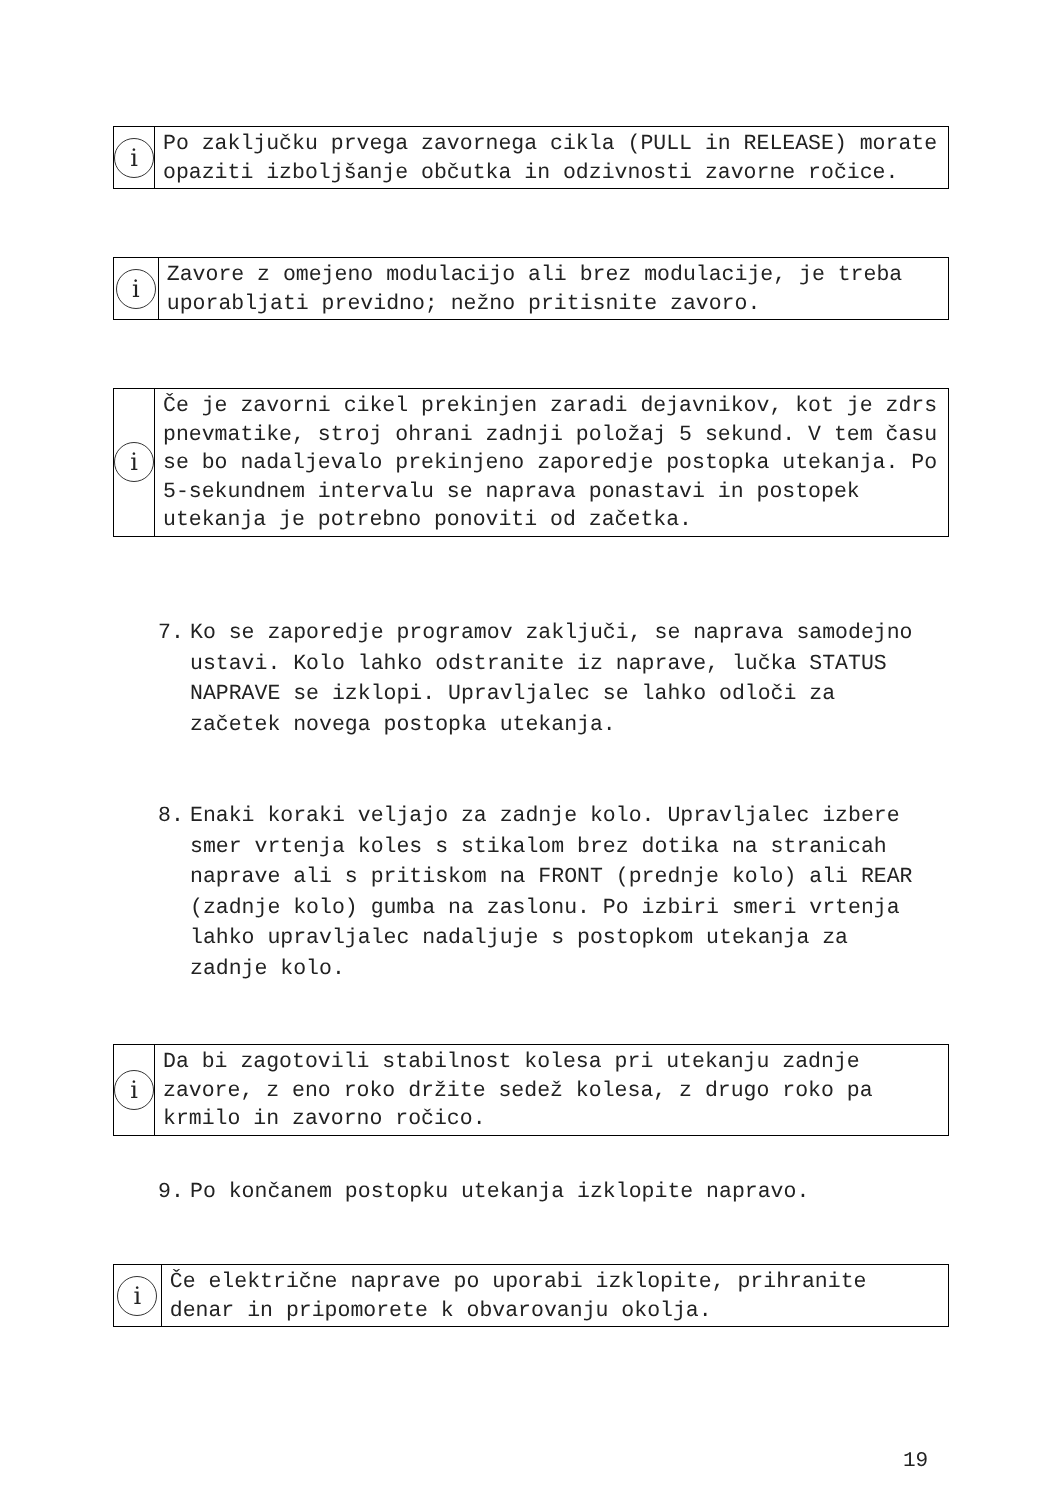i
Po zaključku prvega zavornega cikla (PULL in RELEASE) morate opaziti izboljšanje občutka in odzivnosti zavorne ročice.
i
Zavore z omejeno modulacijo ali brez modulacije, je treba uporabljati previdno; nežno pritisnite zavoro.
i
Če je zavorni cikel prekinjen zaradi dejavnikov, kot je zdrs pnevmatike, stroj ohrani zadnji položaj 5 sekund. V tem času se bo nadaljevalo prekinjeno zaporedje postopka utekanja. Po 5-sekundnem intervalu se naprava ponastavi in postopek utekanja je potrebno ponoviti od začetka.
7. Ko se zaporedje programov zaključi, se naprava samodejno ustavi. Kolo lahko odstranite iz naprave, lučka STATUS NAPRAVE se izklopi. Upravljalec se lahko odloči za začetek novega postopka utekanja.
8. Enaki koraki veljajo za zadnje kolo. Upravljalec izbere smer vrtenja koles s stikalom brez dotika na stranicah naprave ali s pritiskom na FRONT (prednje kolo) ali REAR (zadnje kolo) gumba na zaslonu. Po izbiri smeri vrtenja lahko upravljalec nadaljuje s postopkom utekanja za zadnje kolo.
i
Da bi zagotovili stabilnost kolesa pri utekanju zadnje zavore, z eno roko držite sedež kolesa, z drugo roko pa krmilo in zavorno ročico.
9. Po končanem postopku utekanja izklopite napravo.
i
Če električne naprave po uporabi izklopite, prihranite denar in pripomorete k obvarovanju okolja.
19